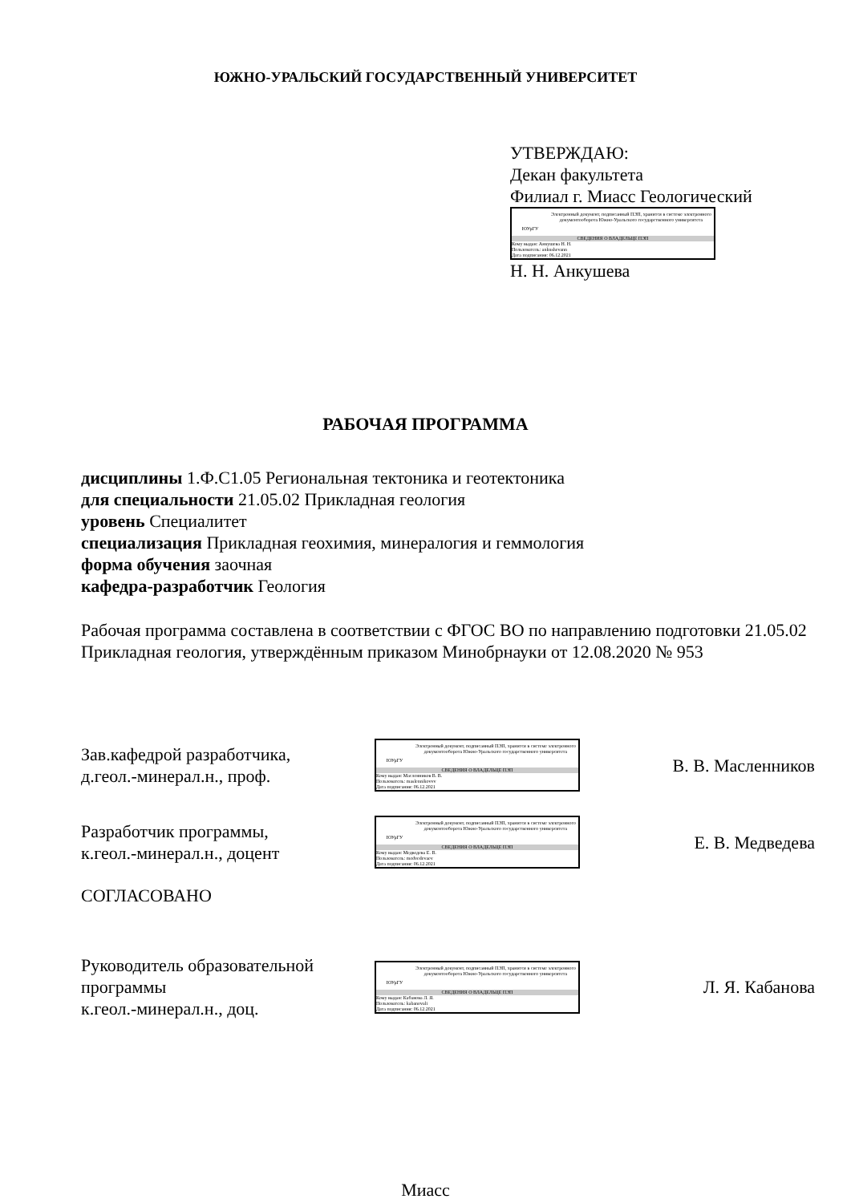ЮЖНО-УРАЛЬСКИЙ ГОСУДАРСТВЕННЫЙ УНИВЕРСИТЕТ
УТВЕРЖДАЮ:
Декан факультета
Филиал г. Миасс Геологический
ЮУрГУ
Электронный документ, подписанный ПЭП, хранится в системе электронного документооборота Южно-Уральского государственного университета
СВЕДЕНИЯ О ВЛАДЕЛЬЦЕ ПЭП
Кому выдан: Анкушева Н. Н.
Пользователь: ankushevann
Дата подписания: 06.12.2021
Н. Н. Анкушева
РАБОЧАЯ ПРОГРАММА
дисциплины 1.Ф.С1.05 Региональная тектоника и геотектоника
для специальности 21.05.02 Прикладная геология
уровень Специалитет
специализация Прикладная геохимия, минералогия и геммология
форма обучения заочная
кафедра-разработчик Геология
Рабочая программа составлена в соответствии с ФГОС ВО по направлению подготовки 21.05.02 Прикладная геология, утверждённым приказом Минобрнауки от 12.08.2020 № 953
Зав.кафедрой разработчика,
д.геол.-минерал.н., проф.
ЮУрГУ
Электронный документ, подписанный ПЭП, хранится в системе электронного документооборота Южно-Уральского государственного университета
СВЕДЕНИЯ О ВЛАДЕЛЬЦЕ ПЭП
Кому выдан: Масленников В. В.
Пользователь: maslennikovvv
Дата подписания: 06.12.2021
В. В. Масленников
Разработчик программы,
к.геол.-минерал.н., доцент
ЮУрГУ
Электронный документ, подписанный ПЭП, хранится в системе электронного документооборота Южно-Уральского государственного университета
СВЕДЕНИЯ О ВЛАДЕЛЬЦЕ ПЭП
Кому выдан: Медведева Е. В.
Пользователь: medvedevaev
Дата подписания: 06.12.2021
Е. В. Медведева
СОГЛАСОВАНО
Руководитель образовательной программы
к.геол.-минерал.н., доц.
ЮУрГУ
Электронный документ, подписанный ПЭП, хранится в системе электронного документооборота Южно-Уральского государственного университета
СВЕДЕНИЯ О ВЛАДЕЛЬЦЕ ПЭП
Кому выдан: Кабанова Л. Я.
Пользователь: kabanovali
Дата подписания: 06.12.2021
Л. Я. Кабанова
Миасс